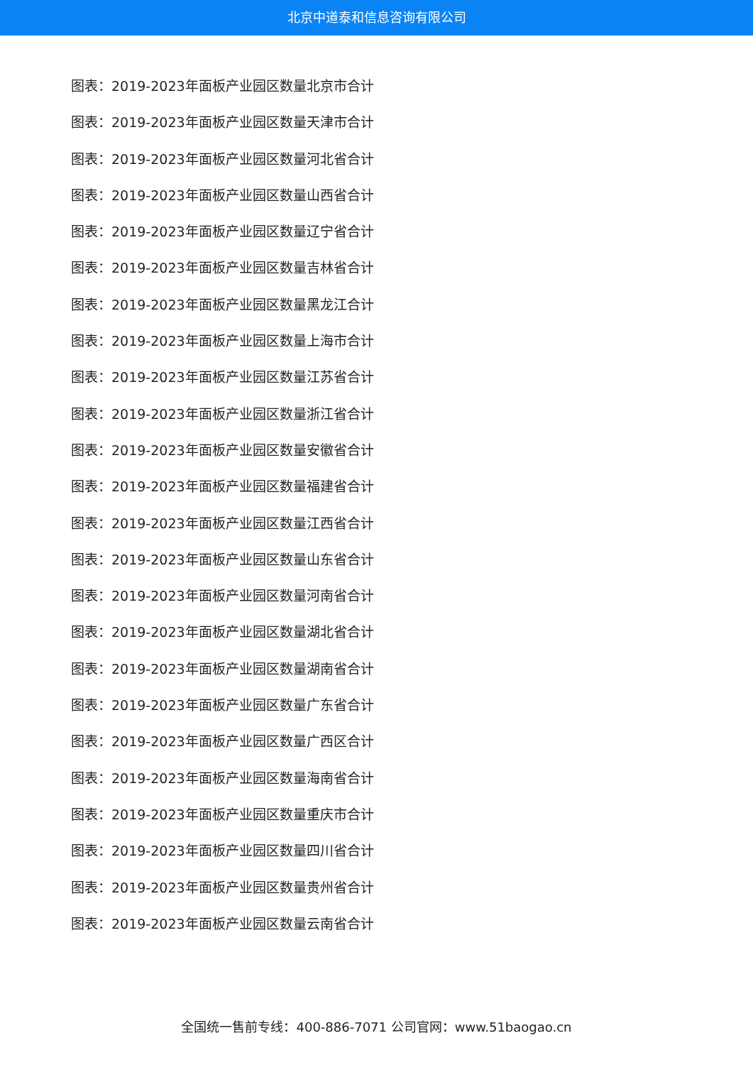北京中道泰和信息咨询有限公司
图表：2019-2023年面板产业园区数量北京市合计
图表：2019-2023年面板产业园区数量天津市合计
图表：2019-2023年面板产业园区数量河北省合计
图表：2019-2023年面板产业园区数量山西省合计
图表：2019-2023年面板产业园区数量辽宁省合计
图表：2019-2023年面板产业园区数量吉林省合计
图表：2019-2023年面板产业园区数量黑龙江合计
图表：2019-2023年面板产业园区数量上海市合计
图表：2019-2023年面板产业园区数量江苏省合计
图表：2019-2023年面板产业园区数量浙江省合计
图表：2019-2023年面板产业园区数量安徽省合计
图表：2019-2023年面板产业园区数量福建省合计
图表：2019-2023年面板产业园区数量江西省合计
图表：2019-2023年面板产业园区数量山东省合计
图表：2019-2023年面板产业园区数量河南省合计
图表：2019-2023年面板产业园区数量湖北省合计
图表：2019-2023年面板产业园区数量湖南省合计
图表：2019-2023年面板产业园区数量广东省合计
图表：2019-2023年面板产业园区数量广西区合计
图表：2019-2023年面板产业园区数量海南省合计
图表：2019-2023年面板产业园区数量重庆市合计
图表：2019-2023年面板产业园区数量四川省合计
图表：2019-2023年面板产业园区数量贵州省合计
图表：2019-2023年面板产业园区数量云南省合计
全国统一售前专线：400-886-7071 公司官网：www.51baogao.cn